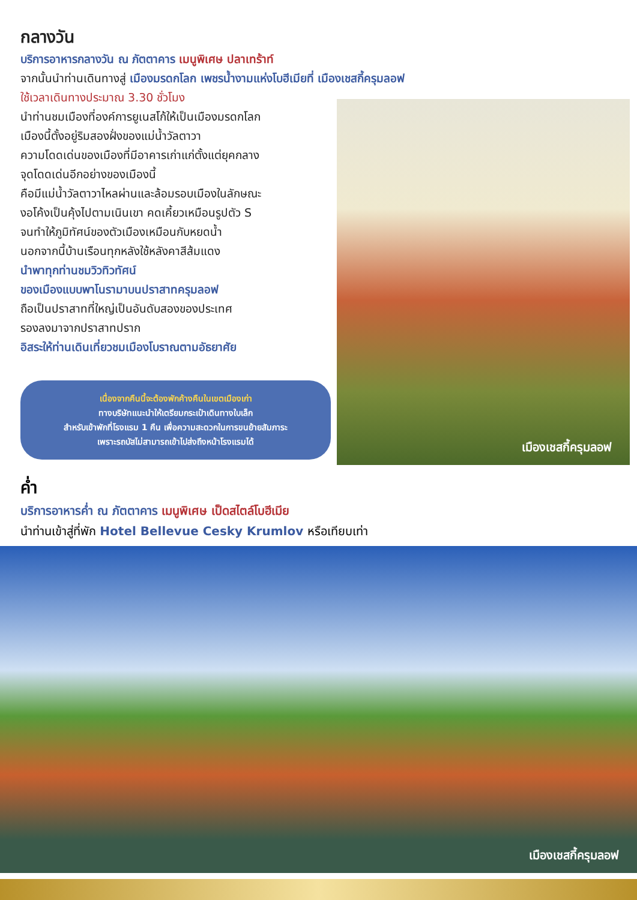กลางวัน
บริการอาหารกลางวัน ณ ภัตตาคาร เมนูพิเศษ ปลาเทร้าท์
จากนั้นนำท่านเดินทางสู่ เมืองมรดกโลก เพชรน้ำงามแห่งโบฮีเมียที่ เมืองเชสกี้ครุมลอฟ
ใช้เวลาเดินทางประมาณ 3.30 ชั่วโมง
นำท่านชมเมืองที่องค์การยูเนสโก้ให้เป็นเมืองมรดกโลก
เมืองนี้ตั้งอยู่ริมสองฝั่งของแม่น้ำวัลตาวา
ความโดดเด่นของเมืองที่มีอาคารเก่าแก่ตั้งแต่ยุคกลาง
จุดโดดเด่นอีกอย่างของเมืองนี้
คือมีแม่น้ำวัลตาวาไหลผ่านและล้อมรอบเมืองในลักษณะ
งอโค้งเป็นคุ้งไปตามเนินเขา คดเคี้ยวเหมือนรูปตัว S
จนทำให้ภูมิทัศน์ของตัวเมืองเหมือนกับหยดน้ำ
นอกจากนี้บ้านเรือนทุกหลังใช้หลังคาสีส้มแดง
นำพาทุกท่านชมวิวทิวทัศน์
ของเมืองแบบพาโนรามาบนปราสาทครุมลอฟ
ถือเป็นปราสาทที่ใหญ่เป็นอันดับสองของประเทศ
รองลงมาจากปราสาทปราก
อิสระให้ท่านเดินเที่ยวชมเมืองโบราณตามอัธยาศัย
เนื่องจากคืนนี้จะต้องพักค้างคืนในเขตเมืองเก่า
ทางบริษัทแนะนำให้เตรียมกระเป๋าเดินทางใบเล็ก
สำหรับเข้าพักที่โรงแรม 1 คืน เพื่อความสะดวกในการขนย้ายสัมภาระ
เพราะรถบัสไม่สามารถเข้าไปส่งถึงหน้าโรงแรมได้
เมืองเชสกี้ครุมลอฟ
ค่ำ
บริการอาหารค่ำ ณ ภัตตาคาร เมนูพิเศษ เป็ดสไตล์โบฮีเมีย
นำท่านเข้าสู่ที่พัก Hotel Bellevue Cesky Krumlov หรือเทียบเท่า
เมืองเชสกี้ครุมลอฟ